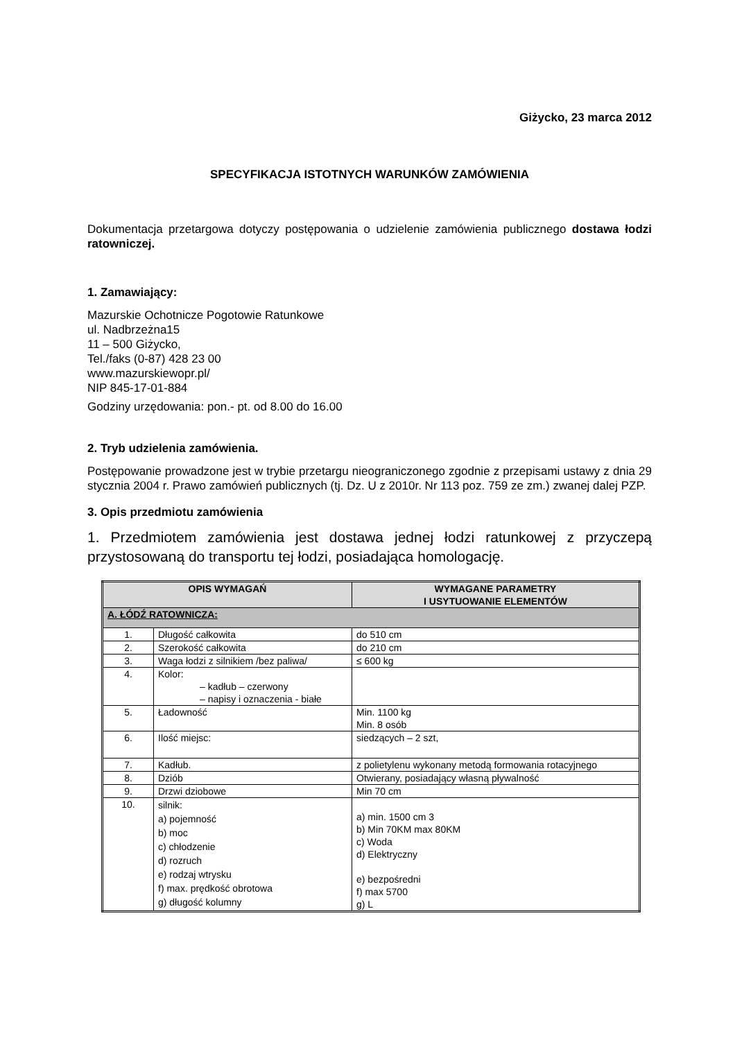Giżycko, 23 marca 2012
SPECYFIKACJA ISTOTNYCH WARUNKÓW ZAMÓWIENIA
Dokumentacja przetargowa dotyczy postępowania o udzielenie zamówienia publicznego dostawa łodzi ratowniczej.
1. Zamawiający:
Mazurskie Ochotnicze Pogotowie Ratunkowe
ul. Nadbrzeżna15
11 – 500 Giżycko,
Tel./faks (0-87) 428 23 00
www.mazurskiewopr.pl/
NIP 845-17-01-884
Godziny urzędowania: pon.- pt. od 8.00 do 16.00
2. Tryb udzielenia zamówienia.
Postępowanie prowadzone jest w trybie przetargu nieograniczonego zgodnie z przepisami ustawy z dnia 29 stycznia 2004 r. Prawo zamówień publicznych (tj. Dz. U z 2010r. Nr 113 poz. 759 ze zm.) zwanej dalej PZP.
3. Opis przedmiotu zamówienia
1. Przedmiotem zamówienia jest dostawa jednej łodzi ratunkowej z przyczepą przystosowaną do transportu tej łodzi, posiadająca homologację.
| OPIS WYMAGAŃ | | WYMAGANE PARAMETRY I USYTUOWANIE ELEMENTÓW |
| --- | --- | --- |
| A. ŁÓDŹ RATOWNICZA: | | |
| 1. | Długość całkowita | do 510 cm |
| 2. | Szerokość całkowita | do 210 cm |
| 3. | Waga łodzi z silnikiem /bez paliwa/ | ≤ 600 kg |
| 4. | Kolor: – kadłub – czerwony – napisy i oznaczenia - białe | |
| 5. | Ładowność | Min. 1100 kg Min. 8 osób |
| 6. | Ilość miejsc: | siedzących – 2 szt, |
| 7. | Kadłub. | z polietylenu wykonany metodą formowania rotacyjnego |
| 8. | Dziób | Otwierany, posiadający własną pływalność |
| 9. | Drzwi dziobowe | Min 70 cm |
| 10. | silnik: a) pojemność b) moc c) chłodzenie d) rozruch e) rodzaj wtrysku f) max. prędkość obrotowa g) długość kolumny | a) min. 1500 cm 3 b) Min 70KM max 80KM c) Woda d) Elektryczny e) bezpośredni f) max 5700 g) L |